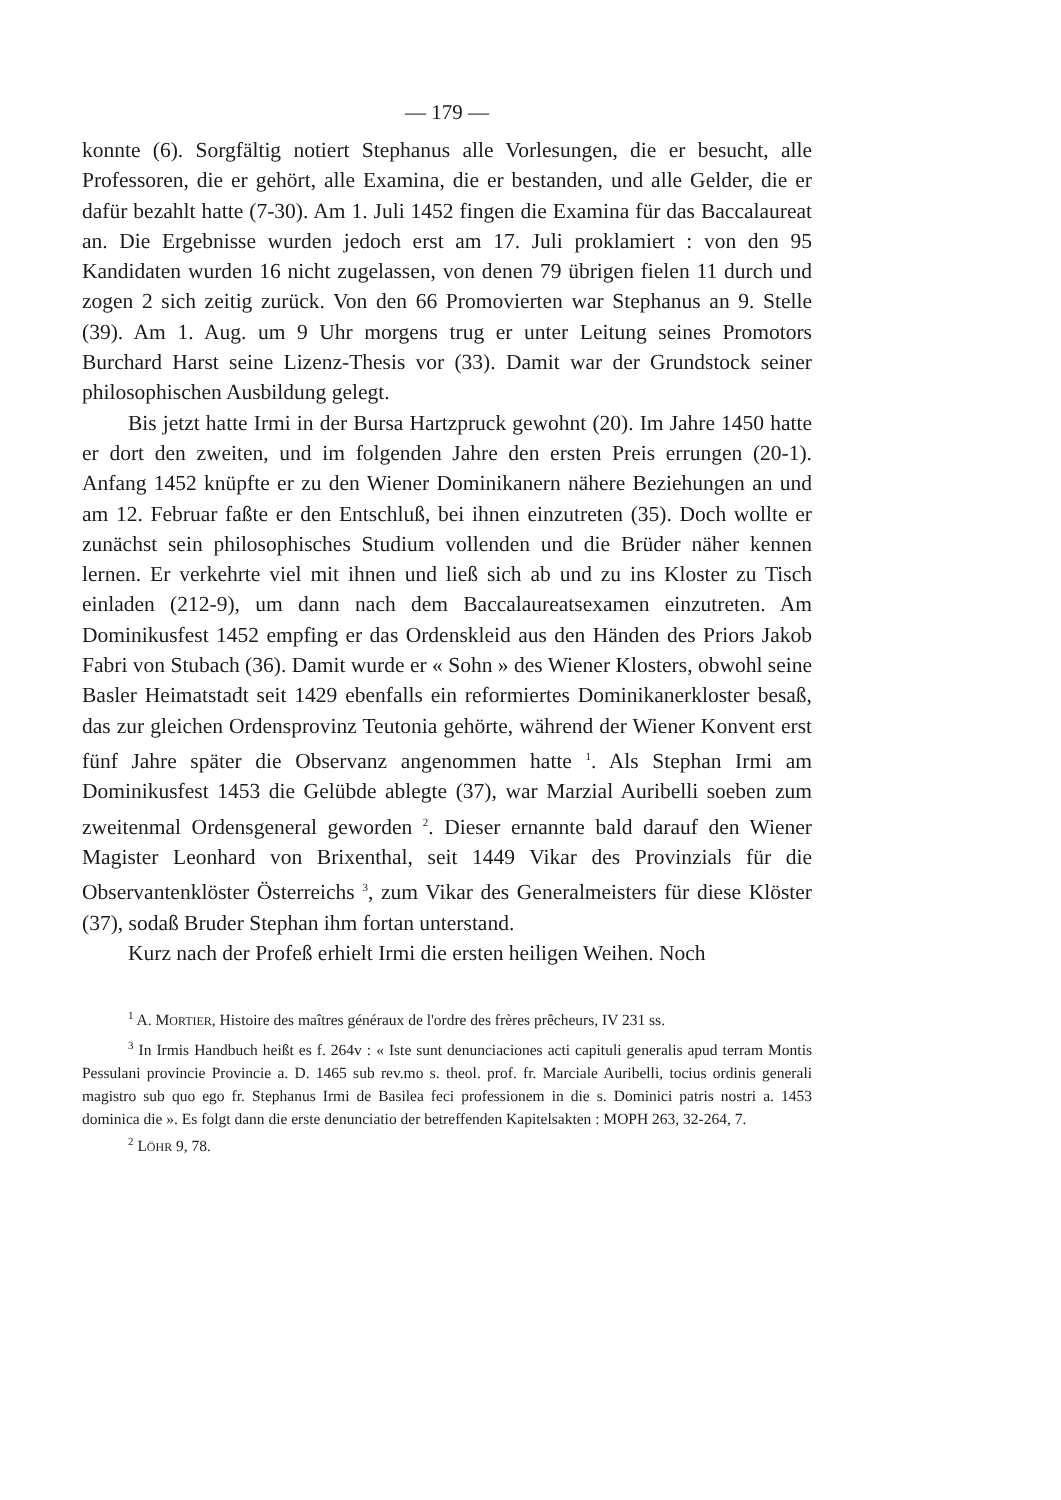— 179 —
konnte (6). Sorgfältig notiert Stephanus alle Vorlesungen, die er besucht, alle Professoren, die er gehört, alle Examina, die er bestanden, und alle Gelder, die er dafür bezahlt hatte (7-30). Am 1. Juli 1452 fingen die Examina für das Baccalaureat an. Die Ergebnisse wurden jedoch erst am 17. Juli proklamiert : von den 95 Kandidaten wurden 16 nicht zugelassen, von denen 79 übrigen fielen 11 durch und zogen 2 sich zeitig zurück. Von den 66 Promovierten war Stephanus an 9. Stelle (39). Am 1. Aug. um 9 Uhr morgens trug er unter Leitung seines Promotors Burchard Harst seine Lizenz-Thesis vor (33). Damit war der Grundstock seiner philosophischen Ausbildung gelegt.
Bis jetzt hatte Irmi in der Bursa Hartzpruck gewohnt (20). Im Jahre 1450 hatte er dort den zweiten, und im folgenden Jahre den ersten Preis errungen (20-1). Anfang 1452 knüpfte er zu den Wiener Dominikanern nähere Beziehungen an und am 12. Februar faßte er den Entschluß, bei ihnen einzutreten (35). Doch wollte er zunächst sein philosophisches Studium vollenden und die Brüder näher kennen lernen. Er verkehrte viel mit ihnen und ließ sich ab und zu ins Kloster zu Tisch einladen (212-9), um dann nach dem Baccalaureatsexamen einzutreten. Am Dominikusfest 1452 empfing er das Ordenskleid aus den Händen des Priors Jakob Fabri von Stubach (36). Damit wurde er « Sohn » des Wiener Klosters, obwohl seine Basler Heimatstadt seit 1429 ebenfalls ein reformiertes Dominikanerkloster besaß, das zur gleichen Ordensprovinz Teutonia gehörte, während der Wiener Konvent erst fünf Jahre später die Observanz angenommen hatte <sup>1</sup>. Als Stephan Irmi am Dominikusfest 1453 die Gelübde ablegte (37), war Marzial Auribelli soeben zum zweitenmal Ordensgeneral geworden <sup>2</sup>. Dieser ernannte bald darauf den Wiener Magister Leonhard von Brixenthal, seit 1449 Vikar des Provinzials für die Observantenklöster Österreichs <sup>3</sup>, zum Vikar des Generalmeisters für diese Klöster (37), sodaß Bruder Stephan ihm fortan unterstand.
Kurz nach der Profeß erhielt Irmi die ersten heiligen Weihen. Noch
<sup>1</sup> A. MORTIER, Histoire des maîtres généraux de l'ordre des frères prêcheurs, IV 231 ss.
<sup>3</sup> In Irmis Handbuch heißt es f. 264v : « Iste sunt denunciaciones acti capituli generalis apud terram Montis Pessulani provincie Provincie a. D. 1465 sub rev.mo s. theol. prof. fr. Marciale Auribelli, tocius ordinis generali magistro sub quo ego fr. Stephanus Irmi de Basilea feci professionem in die s. Dominici patris nostri a. 1453 dominica die ». Es folgt dann die erste denunciatio der betreffenden Kapitelsakten : MOPH 263, 32-264, 7.
<sup>2</sup> LÖHR 9, 78.